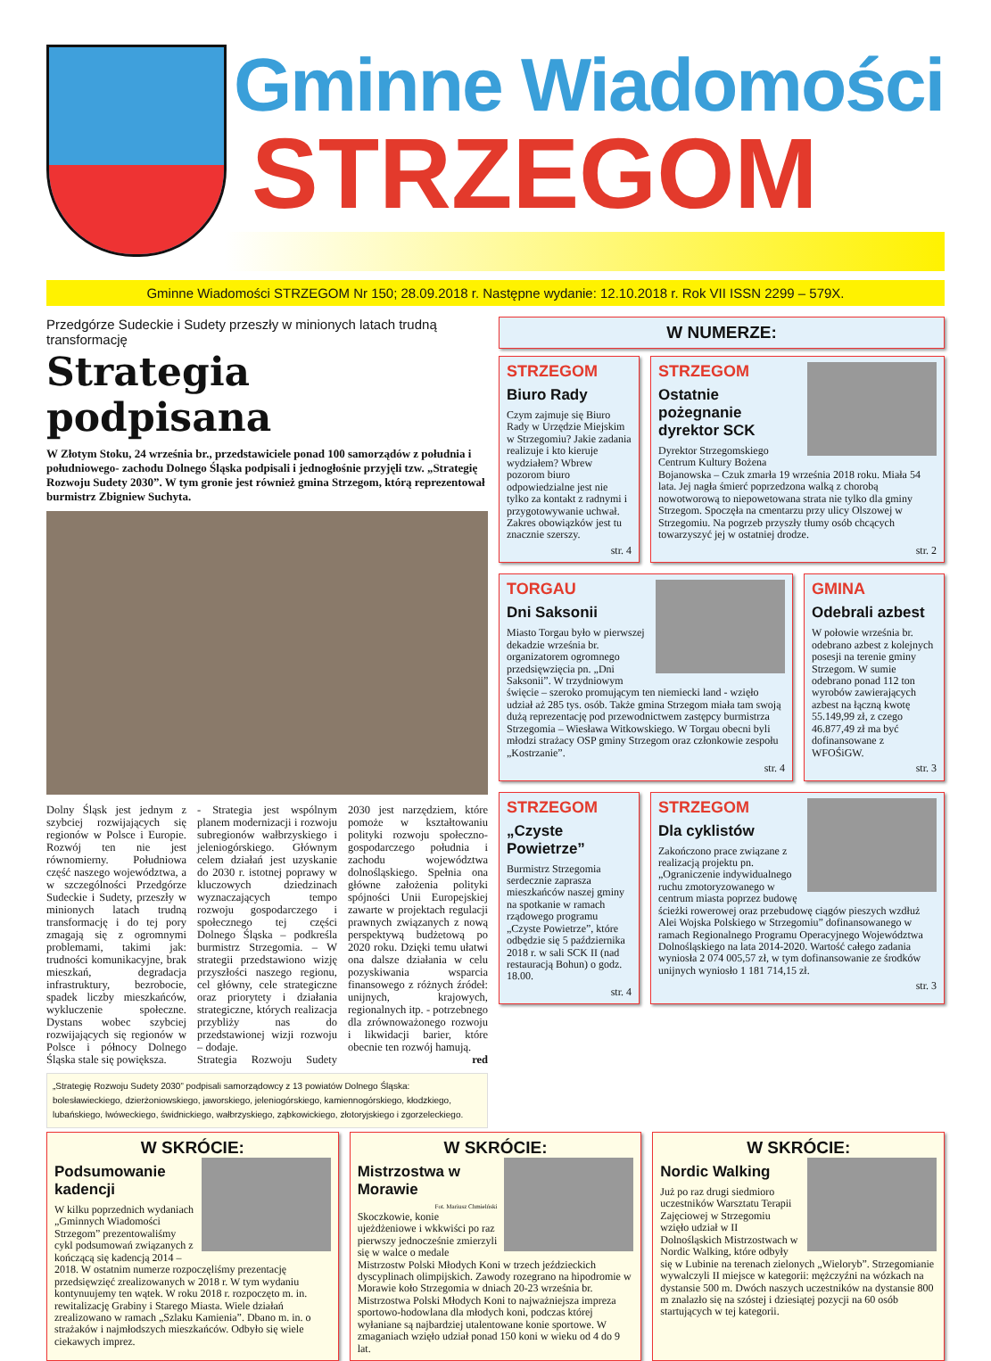Gminne Wiadomości
STRZEGOM
Gminne Wiadomości STRZEGOM Nr 150; 28.09.2018 r. Następne wydanie: 12.10.2018 r. Rok VII ISSN 2299 – 579X.
Przedgórze Sudeckie i Sudety przeszły w minionych latach trudną transformację
Strategia podpisana
W Złotym Stoku, 24 września br., przedstawiciele ponad 100 samorządów z południa i południowego- zachodu Dolnego Śląska podpisali i jednogłośnie przyjęli tzw. „Strategię Rozwoju Sudety 2030”. W tym gronie jest również gmina Strzegom, którą reprezentował burmistrz Zbigniew Suchyta.
Dolny Śląsk jest jednym z szybciej rozwijających się regionów w Polsce i Europie. Rozwój ten nie jest równomierny. Południowa część naszego województwa, a w szczególności Przedgórze Sudeckie i Sudety, przeszły w minionych latach trudną transformację i do tej pory zmagają się z ogromnymi problemami, takimi jak: trudności komunikacyjne, brak mieszkań, degradacja infrastruktury, bezrobocie, spadek liczby mieszkańców, wykluczenie społeczne. Dystans wobec szybciej rozwijających się regionów w Polsce i północy Dolnego Śląska stale się powiększa.
- Strategia jest wspólnym planem modernizacji i rozwoju subregionów wałbrzyskiego i jeleniogórskiego. Głównym celem działań jest uzyskanie do 2030 r. istotnej poprawy w kluczowych dziedzinach wyznaczających tempo rozwoju gospodarczego i społecznego tej części Dolnego Śląska – podkreśla burmistrz Strzegomia. – W strategii przedstawiono wizję przyszłości naszego regionu, cel główny, cele strategiczne oraz priorytety i działania strategiczne, których realizacja przybliży nas do przedstawionej wizji rozwoju – dodaje.
Strategia Rozwoju Sudety 2030 jest narzędziem, które pomoże w kształtowaniu polityki rozwoju społeczno-gospodarczego południa i zachodu województwa dolnośląskiego. Spełnia ona główne założenia polityki spójności Unii Europejskiej zawarte w projektach regulacji prawnych związanych z nową perspektywą budżetową po 2020 roku. Dzięki temu ułatwi ona dalsze działania w celu pozyskiwania wsparcia finansowego z różnych źródeł: unijnych, krajowych, regionalnych itp. - potrzebnego dla zrównoważonego rozwoju i likwidacji barier, które obecnie ten rozwój hamują.
red
„Strategię Rozwoju Sudety 2030” podpisali samorządowcy z 13 powiatów Dolnego Śląska: bolesławieckiego, dzierżoniowskiego, jaworskiego, jeleniogórskiego, kamiennogórskiego, kłodzkiego, lubańskiego, lwóweckiego, świdnickiego, wałbrzyskiego, ząbkowickiego, złotoryjskiego i zgorzeleckiego.
W NUMERZE:
STRZEGOM
Biuro Rady
Czym zajmuje się Biuro Rady w Urzędzie Miejskim w Strzegomiu? Jakie zadania realizuje i kto kieruje wydziałem? Wbrew pozorom biuro odpowiedzialne jest nie tylko za kontakt z radnymi i przygotowywanie uchwał. Zakres obowiązków jest tu znacznie szerszy.
str. 4
STRZEGOM
Ostatnie pożegnanie dyrektor SCK
Dyrektor Strzegomskiego Centrum Kultury Bożena Bojanowska – Czuk zmarła 19 września 2018 roku. Miała 54 lata. Jej nagła śmierć poprzedzona walką z chorobą nowotworową to niepowetowana strata nie tylko dla gminy Strzegom. Spoczęła na cmentarzu przy ulicy Olszowej w Strzegomiu. Na pogrzeb przyszły tłumy osób chcących towarzyszyć jej w ostatniej drodze.
str. 2
TORGAU
Dni Saksonii
Miasto Torgau było w pierwszej dekadzie września br. organizatorem ogromnego przedsięwzięcia pn. „Dni Saksonii”. W trzydniowym święcie – szeroko promującym ten niemiecki land - wzięło udział aż 285 tys. osób. Także gmina Strzegom miała tam swoją dużą reprezentację pod przewodnictwem zastępcy burmistrza Strzegomia – Wiesława Witkowskiego. W Torgau obecni byli młodzi strażacy OSP gminy Strzegom oraz członkowie zespołu „Kostrzanie”.
str. 4
GMINA
Odebrali azbest
W połowie września br. odebrano azbest z kolejnych posesji na terenie gminy Strzegom. W sumie odebrano ponad 112 ton wyrobów zawierających azbest na łączną kwotę 55.149,99 zł, z czego 46.877,49 zł ma być dofinansowane z WFOŚiGW.
str. 3
STRZEGOM
„Czyste Powietrze”
Burmistrz Strzegomia serdecznie zaprasza mieszkańców naszej gminy na spotkanie w ramach rządowego programu „Czyste Powietrze”, które odbędzie się 5 października 2018 r. w sali SCK II (nad restauracją Bohun) o godz. 18.00.
str. 4
STRZEGOM
Dla cyklistów
Zakończono prace związane z realizacją projektu pn. „Ograniczenie indywidualnego ruchu zmotoryzowanego w centrum miasta poprzez budowę ścieżki rowerowej oraz przebudowę ciągów pieszych wzdłuż Alei Wojska Polskiego w Strzegomiu” dofinansowanego w ramach Regionalnego Programu Operacyjnego Województwa Dolnośląskiego na lata 2014-2020. Wartość całego zadania wyniosła 2 074 005,57 zł, w tym dofinansowanie ze środków unijnych wyniosło 1 181 714,15 zł.
str. 3
W SKRÓCIE:
Podsumowanie kadencji
W kilku poprzednich wydaniach „Gminnych Wiadomości Strzegom” prezentowaliśmy cykl podsumowań związanych z kończącą się kadencją 2014 – 2018. W ostatnim numerze rozpoczęliśmy prezentację przedsięwzięć zrealizowanych w 2018 r. W tym wydaniu kontynuujemy ten wątek. W roku 2018 r. rozpoczęto m. in. rewitalizację Grabiny i Starego Miasta. Wiele działań zrealizowano w ramach „Szlaku Kamienia”. Dbano m. in. o strażaków i najmłodszych mieszkańców. Odbyło się wiele ciekawych imprez.
W SKRÓCIE:
Mistrzostwa w Morawie
Fot. Mariusz Chmielński
Skoczkowie, konie ujeżdżeniowe i wkkwiści po raz pierwszy jednocześnie zmierzyli się w walce o medale Mistrzostw Polski Młodych Koni w trzech jeździeckich dyscyplinach olimpijskich. Zawody rozegrano na hipodromie w Morawie koło Strzegomia w dniach 20-23 września br. Mistrzostwa Polski Młodych Koni to najważniejsza impreza sportowo-hodowlana dla młodych koni, podczas której wyłaniane są najbardziej utalentowane konie sportowe. W zmaganiach wzięło udział ponad 150 koni w wieku od 4 do 9 lat.
W SKRÓCIE:
Nordic Walking
Już po raz drugi siedmioro uczestników Warsztatu Terapii Zajęciowej w Strzegomiu wzięło udział w II Dolnośląskich Mistrzostwach w Nordic Walking, które odbyły się w Lubinie na terenach zielonych „Wieloryb”. Strzegomianie wywalczyli II miejsce w kategorii: mężczyźni na wózkach na dystansie 500 m. Dwóch naszych uczestników na dystansie 800 m znalazło się na szóstej i dziesiątej pozycji na 60 osób startujących w tej kategorii.